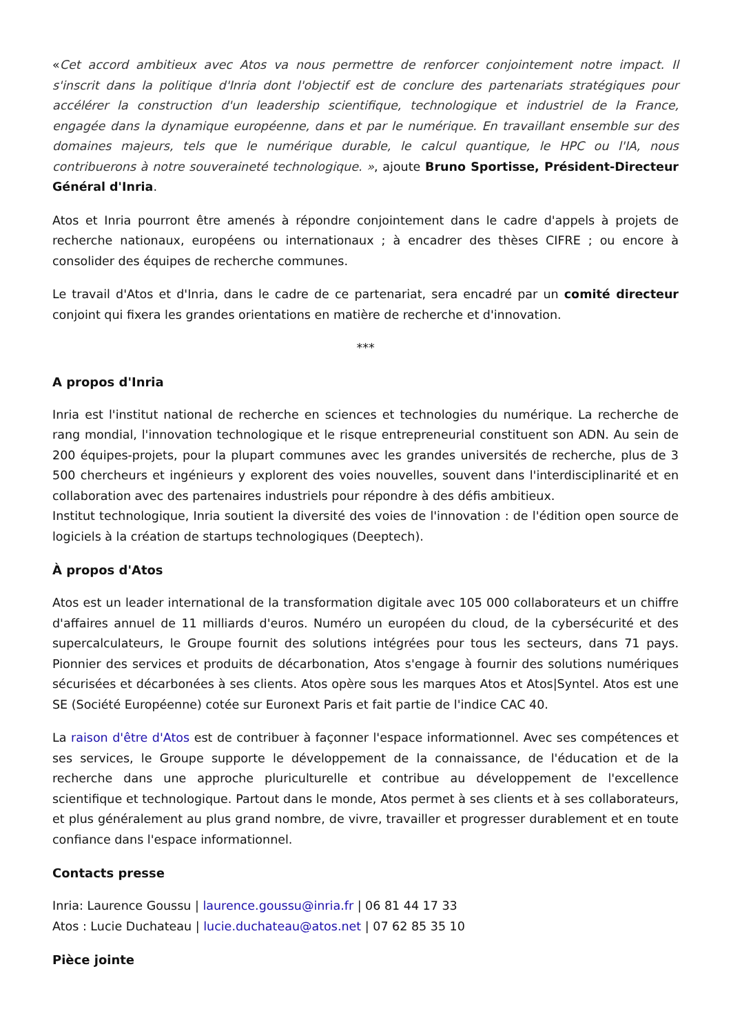«Cet accord ambitieux avec Atos va nous permettre de renforcer conjointement notre impact. Il s'inscrit dans la politique d'Inria dont l'objectif est de conclure des partenariats stratégiques pour accélérer la construction d'un leadership scientifique, technologique et industriel de la France, engagée dans la dynamique européenne, dans et par le numérique. En travaillant ensemble sur des domaines majeurs, tels que le numérique durable, le calcul quantique, le HPC ou l'IA, nous contribuerons à notre souveraineté technologique. », ajoute Bruno Sportisse, Président-Directeur Général d'Inria.
Atos et Inria pourront être amenés à répondre conjointement dans le cadre d'appels à projets de recherche nationaux, européens ou internationaux ; à encadrer des thèses CIFRE ; ou encore à consolider des équipes de recherche communes.
Le travail d'Atos et d'Inria, dans le cadre de ce partenariat, sera encadré par un comité directeur conjoint qui fixera les grandes orientations en matière de recherche et d'innovation.
***
A propos d'Inria
Inria est l'institut national de recherche en sciences et technologies du numérique. La recherche de rang mondial, l'innovation technologique et le risque entrepreneurial constituent son ADN. Au sein de 200 équipes-projets, pour la plupart communes avec les grandes universités de recherche, plus de 3 500 chercheurs et ingénieurs y explorent des voies nouvelles, souvent dans l'interdisciplinarité et en collaboration avec des partenaires industriels pour répondre à des défis ambitieux.
Institut technologique, Inria soutient la diversité des voies de l'innovation : de l'édition open source de logiciels à la création de startups technologiques (Deeptech).
À propos d'Atos
Atos est un leader international de la transformation digitale avec 105 000 collaborateurs et un chiffre d'affaires annuel de 11 milliards d'euros. Numéro un européen du cloud, de la cybersécurité et des supercalculateurs, le Groupe fournit des solutions intégrées pour tous les secteurs, dans 71 pays. Pionnier des services et produits de décarbonation, Atos s'engage à fournir des solutions numériques sécurisées et décarbonées à ses clients. Atos opère sous les marques Atos et Atos|Syntel. Atos est une SE (Société Européenne) cotée sur Euronext Paris et fait partie de l'indice CAC 40.
La raison d'être d'Atos est de contribuer à façonner l'espace informationnel. Avec ses compétences et ses services, le Groupe supporte le développement de la connaissance, de l'éducation et de la recherche dans une approche pluriculturelle et contribue au développement de l'excellence scientifique et technologique. Partout dans le monde, Atos permet à ses clients et à ses collaborateurs, et plus généralement au plus grand nombre, de vivre, travailler et progresser durablement et en toute confiance dans l'espace informationnel.
Contacts presse
Inria: Laurence Goussu | laurence.goussu@inria.fr | 06 81 44 17 33
Atos : Lucie Duchateau | lucie.duchateau@atos.net | 07 62 85 35 10
Pièce jointe